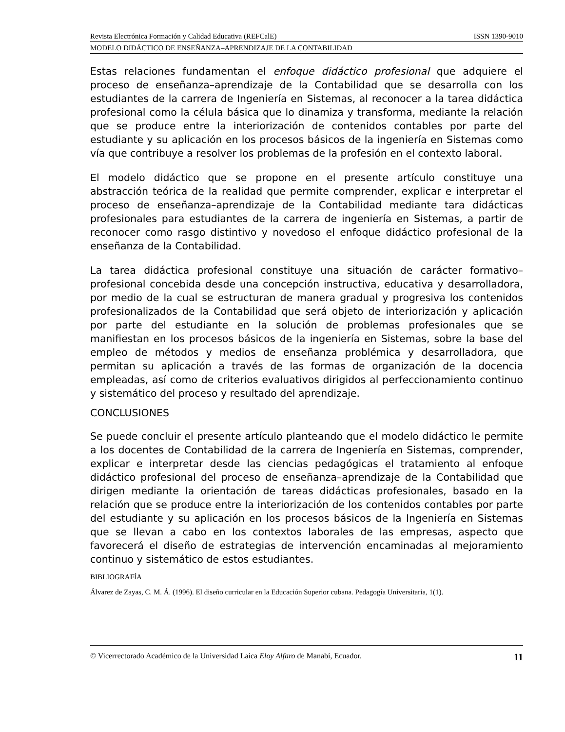Revista Electrónica Formación y Calidad Educativa (REFCalE) ISSN 1390-9010
MODELO DIDÁCTICO DE ENSEÑANZA–APRENDIZAJE DE LA CONTABILIDAD
Estas relaciones fundamentan el enfoque didáctico profesional que adquiere el proceso de enseñanza–aprendizaje de la Contabilidad que se desarrolla con los estudiantes de la carrera de Ingeniería en Sistemas, al reconocer a la tarea didáctica profesional como la célula básica que lo dinamiza y transforma, mediante la relación que se produce entre la interiorización de contenidos contables por parte del estudiante y su aplicación en los procesos básicos de la ingeniería en Sistemas como vía que contribuye a resolver los problemas de la profesión en el contexto laboral.
El modelo didáctico que se propone en el presente artículo constituye una abstracción teórica de la realidad que permite comprender, explicar e interpretar el proceso de enseñanza–aprendizaje de la Contabilidad mediante tara didácticas profesionales para estudiantes de la carrera de ingeniería en Sistemas, a partir de reconocer como rasgo distintivo y novedoso el enfoque didáctico profesional de la enseñanza de la Contabilidad.
La tarea didáctica profesional constituye una situación de carácter formativo–profesional concebida desde una concepción instructiva, educativa y desarrolladora, por medio de la cual se estructuran de manera gradual y progresiva los contenidos profesionalizados de la Contabilidad que será objeto de interiorización y aplicación por parte del estudiante en la solución de problemas profesionales que se manifiestan en los procesos básicos de la ingeniería en Sistemas, sobre la base del empleo de métodos y medios de enseñanza problémica y desarrolladora, que permitan su aplicación a través de las formas de organización de la docencia empleadas, así como de criterios evaluativos dirigidos al perfeccionamiento continuo y sistemático del proceso y resultado del aprendizaje.
CONCLUSIONES
Se puede concluir el presente artículo planteando que el modelo didáctico le permite a los docentes de Contabilidad de la carrera de Ingeniería en Sistemas, comprender, explicar e interpretar desde las ciencias pedagógicas el tratamiento al enfoque didáctico profesional del proceso de enseñanza–aprendizaje de la Contabilidad que dirigen mediante la orientación de tareas didácticas profesionales, basado en la relación que se produce entre la interiorización de los contenidos contables por parte del estudiante y su aplicación en los procesos básicos de la Ingeniería en Sistemas que se llevan a cabo en los contextos laborales de las empresas, aspecto que favorecerá el diseño de estrategias de intervención encaminadas al mejoramiento continuo y sistemático de estos estudiantes.
BIBLIOGRAFÍA
Álvarez de Zayas, C. M. Á. (1996). El diseño curricular en la Educación Superior cubana. Pedagogía Universitaria, 1(1).
© Vicerrectorado Académico de la Universidad Laica Eloy Alfaro de Manabí, Ecuador. 11